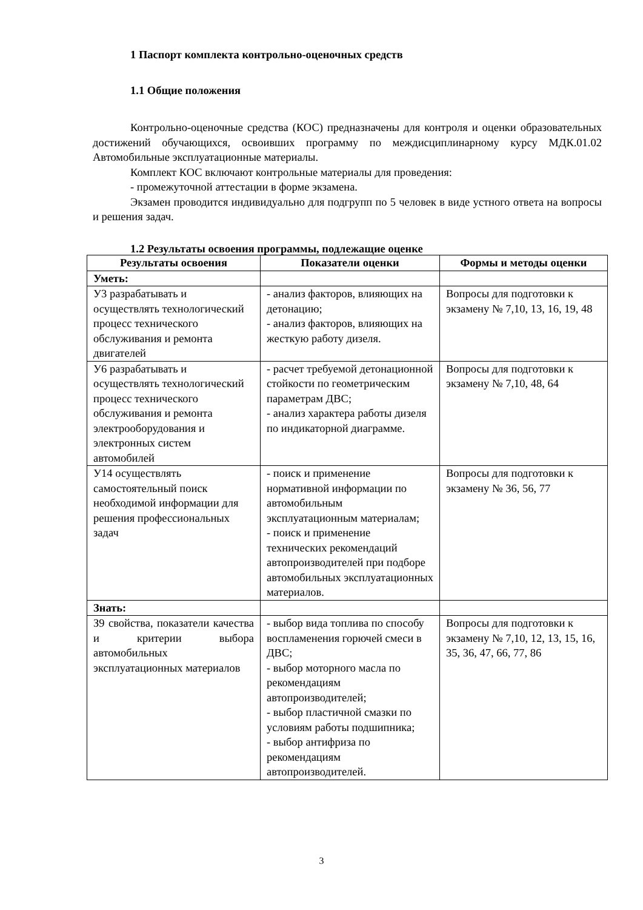1 Паспорт комплекта контрольно-оценочных средств
1.1 Общие положения
Контрольно-оценочные средства (КОС) предназначены для контроля и оценки образовательных достижений обучающихся, освоивших программу по междисциплинарному курсу МДК.01.02 Автомобильные эксплуатационные материалы.
Комплект КОС включают контрольные материалы для проведения:
- промежуточной аттестации в форме экзамена.
Экзамен проводится индивидуально для подгрупп по 5 человек в виде устного ответа на вопросы и решения задач.
1.2 Результаты освоения программы, подлежащие оценке
| Результаты освоения | Показатели оценки | Формы и методы оценки |
| --- | --- | --- |
| Уметь: | | |
| У3 разрабатывать и осуществлять технологический процесс технического обслуживания и ремонта двигателей | - анализ факторов, влияющих на детонацию; - анализ факторов, влияющих на жесткую работу дизеля. | Вопросы для подготовки к экзамену № 7,10, 13, 16, 19, 48 |
| У6 разрабатывать и осуществлять технологический процесс технического обслуживания и ремонта электрооборудования и электронных систем автомобилей | - расчет требуемой детонационной стойкости по геометрическим параметрам ДВС; - анализ характера работы дизеля по индикаторной диаграмме. | Вопросы для подготовки к экзамену № 7,10, 48, 64 |
| У14 осуществлять самостоятельный поиск необходимой информации для решения профессиональных задач | - поиск и применение нормативной информации по автомобильным эксплуатационным материалам; - поиск и применение технических рекомендаций автопроизводителей при подборе автомобильных эксплуатационных материалов. | Вопросы для подготовки к экзамену № 36, 56, 77 |
| Знать: | | |
| З9 свойства, показатели качества и критерии выбора автомобильных эксплуатационных материалов | - выбор вида топлива по способу воспламенения горючей смеси в ДВС; - выбор моторного масла по рекомендациям автопроизводителей; - выбор пластичной смазки по условиям работы подшипника; - выбор антифриза по рекомендациям автопроизводителей. | Вопросы для подготовки к экзамену № 7,10, 12, 13, 15, 16, 35, 36, 47, 66, 77, 86 |
3